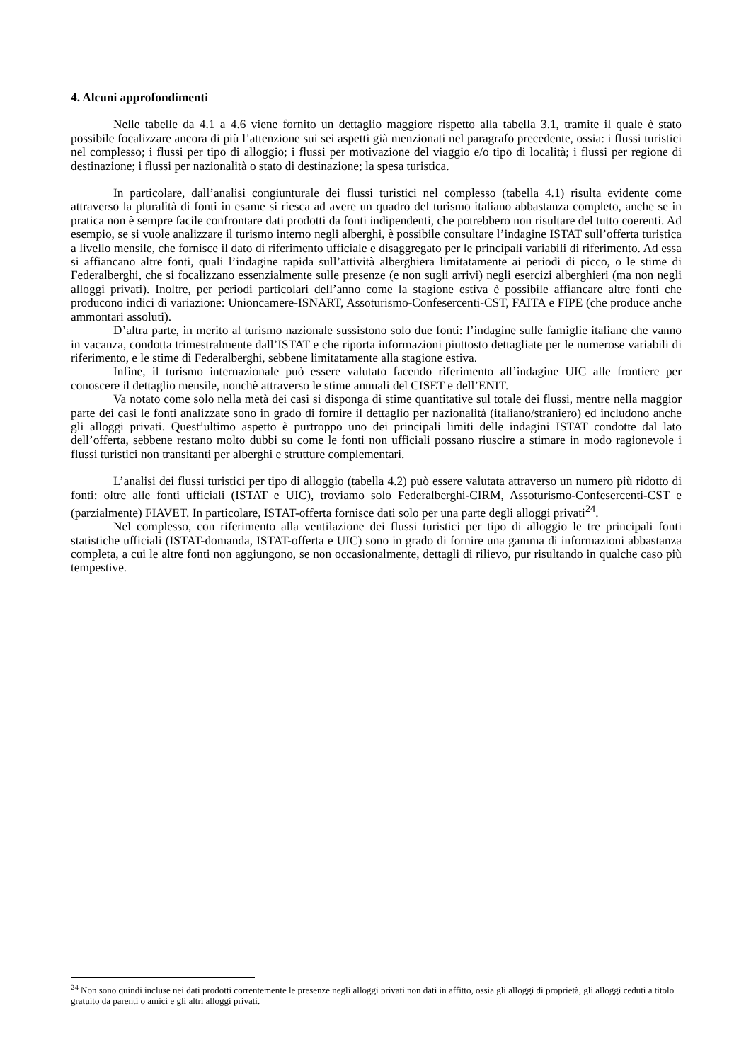4. Alcuni approfondimenti
Nelle tabelle da 4.1 a 4.6 viene fornito un dettaglio maggiore rispetto alla tabella 3.1, tramite il quale è stato possibile focalizzare ancora di più l’attenzione sui sei aspetti già menzionati nel paragrafo precedente, ossia: i flussi turistici nel complesso; i flussi per tipo di alloggio; i flussi per motivazione del viaggio e/o tipo di località; i flussi per regione di destinazione; i flussi per nazionalità o stato di destinazione; la spesa turistica.
In particolare, dall’analisi congiunturale dei flussi turistici nel complesso (tabella 4.1) risulta evidente come attraverso la pluralità di fonti in esame si riesca ad avere un quadro del turismo italiano abbastanza completo, anche se in pratica non è sempre facile confrontare dati prodotti da fonti indipendenti, che potrebbero non risultare del tutto coerenti. Ad esempio, se si vuole analizzare il turismo interno negli alberghi, è possibile consultare l’indagine ISTAT sull’offerta turistica a livello mensile, che fornisce il dato di riferimento ufficiale e disaggregato per le principali variabili di riferimento. Ad essa si affiancano altre fonti, quali l’indagine rapida sull’attività alberghiera limitatamente ai periodi di picco, o le stime di Federalberghi, che si focalizzano essenzialmente sulle presenze (e non sugli arrivi) negli esercizi alberghieri (ma non negli alloggi privati). Inoltre, per periodi particolari dell’anno come la stagione estiva è possibile affiancare altre fonti che producono indici di variazione: Unioncamere-ISNART, Assoturismo-Confesercenti-CST, FAITA e FIPE (che produce anche ammontari assoluti).
D’altra parte, in merito al turismo nazionale sussistono solo due fonti: l’indagine sulle famiglie italiane che vanno in vacanza, condotta trimestralmente dall’ISTAT e che riporta informazioni piuttosto dettagliate per le numerose variabili di riferimento, e le stime di Federalberghi, sebbene limitatamente alla stagione estiva.
Infine, il turismo internazionale può essere valutato facendo riferimento all’indagine UIC alle frontiere per conoscere il dettaglio mensile, nonchè attraverso le stime annuali del CISET e dell’ENIT.
Va notato come solo nella metà dei casi si disponga di stime quantitative sul totale dei flussi, mentre nella maggior parte dei casi le fonti analizzate sono in grado di fornire il dettaglio per nazionalità (italiano/straniero) ed includono anche gli alloggi privati. Quest’ultimo aspetto è purtroppo uno dei principali limiti delle indagini ISTAT condotte dal lato dell’offerta, sebbene restano molto dubbi su come le fonti non ufficiali possano riuscire a stimare in modo ragionevole i flussi turistici non transitanti per alberghi e strutture complementari.
L’analisi dei flussi turistici per tipo di alloggio (tabella 4.2) può essere valutata attraverso un numero più ridotto di fonti: oltre alle fonti ufficiali (ISTAT e UIC), troviamo solo Federalberghi-CIRM, Assoturismo-Confesercenti-CST e (parzialmente) FIAVET. In particolare, ISTAT-offerta fornisce dati solo per una parte degli alloggi privati<sup>24</sup>.
Nel complesso, con riferimento alla ventilazione dei flussi turistici per tipo di alloggio le tre principali fonti statistiche ufficiali (ISTAT-domanda, ISTAT-offerta e UIC) sono in grado di fornire una gamma di informazioni abbastanza completa, a cui le altre fonti non aggiungono, se non occasionalmente, dettagli di rilievo, pur risultando in qualche caso più tempestive.
<sup>24</sup> Non sono quindi incluse nei dati prodotti correntemente le presenze negli alloggi privati non dati in affitto, ossia gli alloggi di proprietà, gli alloggi ceduti a titolo gratuito da parenti o amici e gli altri alloggi privati.